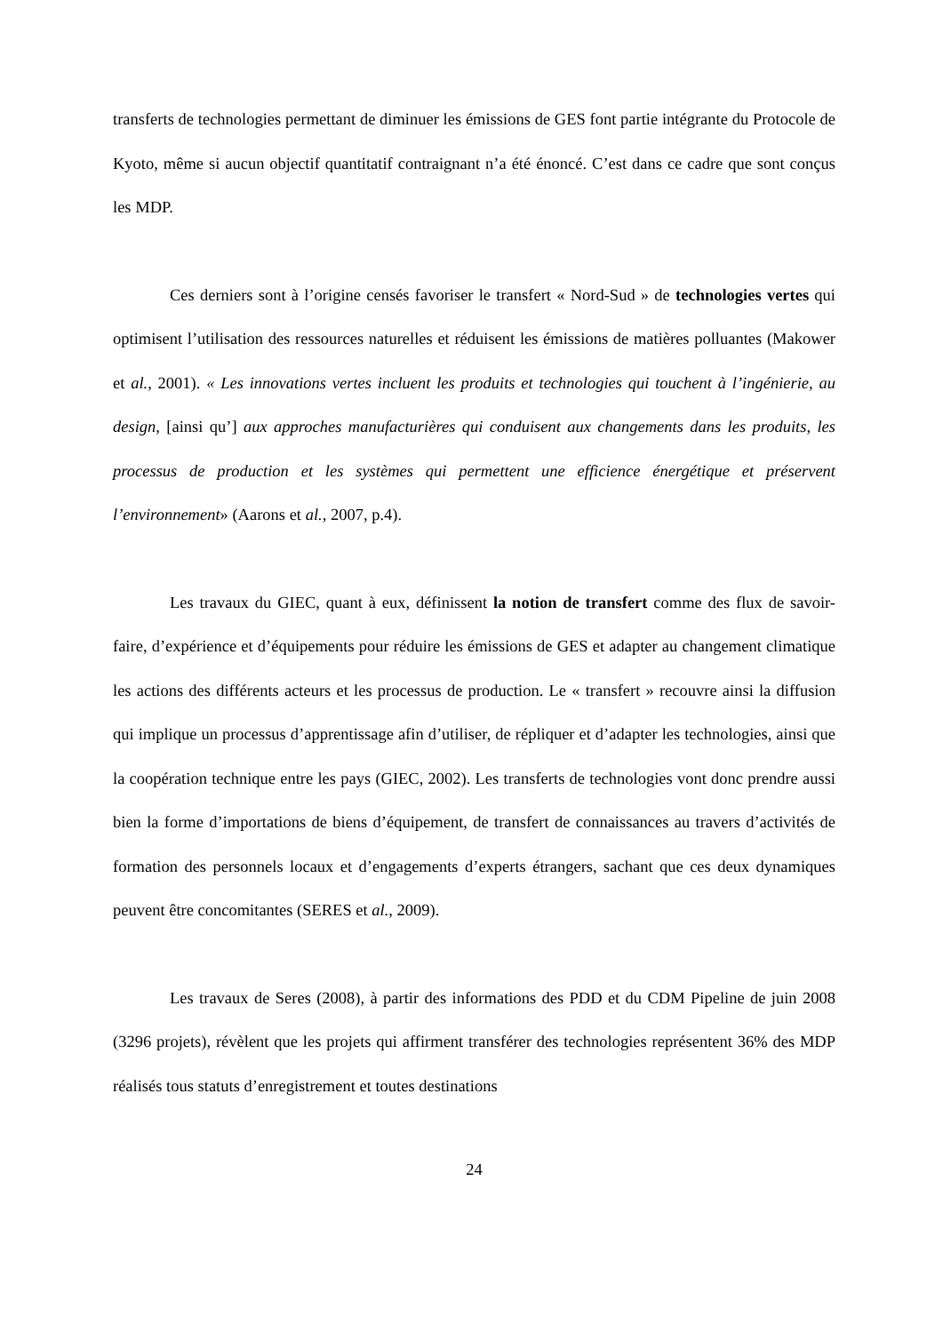transferts de technologies permettant de diminuer les émissions de GES font partie intégrante du Protocole de Kyoto, même si aucun objectif quantitatif contraignant n’a été énoncé. C’est dans ce cadre que sont conçus les MDP.
Ces derniers sont à l’origine censés favoriser le transfert « Nord-Sud » de technologies vertes qui optimisent l’utilisation des ressources naturelles et réduisent les émissions de matières polluantes (Makower et al., 2001). « Les innovations vertes incluent les produits et technologies qui touchent à l’ingénierie, au design, [ainsi qu’] aux approches manufacturières qui conduisent aux changements dans les produits, les processus de production et les systèmes qui permettent une efficience énergétique et préservent l’environnement» (Aarons et al., 2007, p.4).
Les travaux du GIEC, quant à eux, définissent la notion de transfert comme des flux de savoir-faire, d’expérience et d’équipements pour réduire les émissions de GES et adapter au changement climatique les actions des différents acteurs et les processus de production. Le « transfert » recouvre ainsi la diffusion qui implique un processus d’apprentissage afin d’utiliser, de répliquer et d’adapter les technologies, ainsi que la coopération technique entre les pays (GIEC, 2002). Les transferts de technologies vont donc prendre aussi bien la forme d’importations de biens d’équipement, de transfert de connaissances au travers d’activités de formation des personnels locaux et d’engagements d’experts étrangers, sachant que ces deux dynamiques peuvent être concomitantes (SERES et al., 2009).
Les travaux de Seres (2008), à partir des informations des PDD et du CDM Pipeline de juin 2008 (3296 projets), révèlent que les projets qui affirment transférer des technologies représentent 36% des MDP réalisés tous statuts d’enregistrement et toutes destinations
24